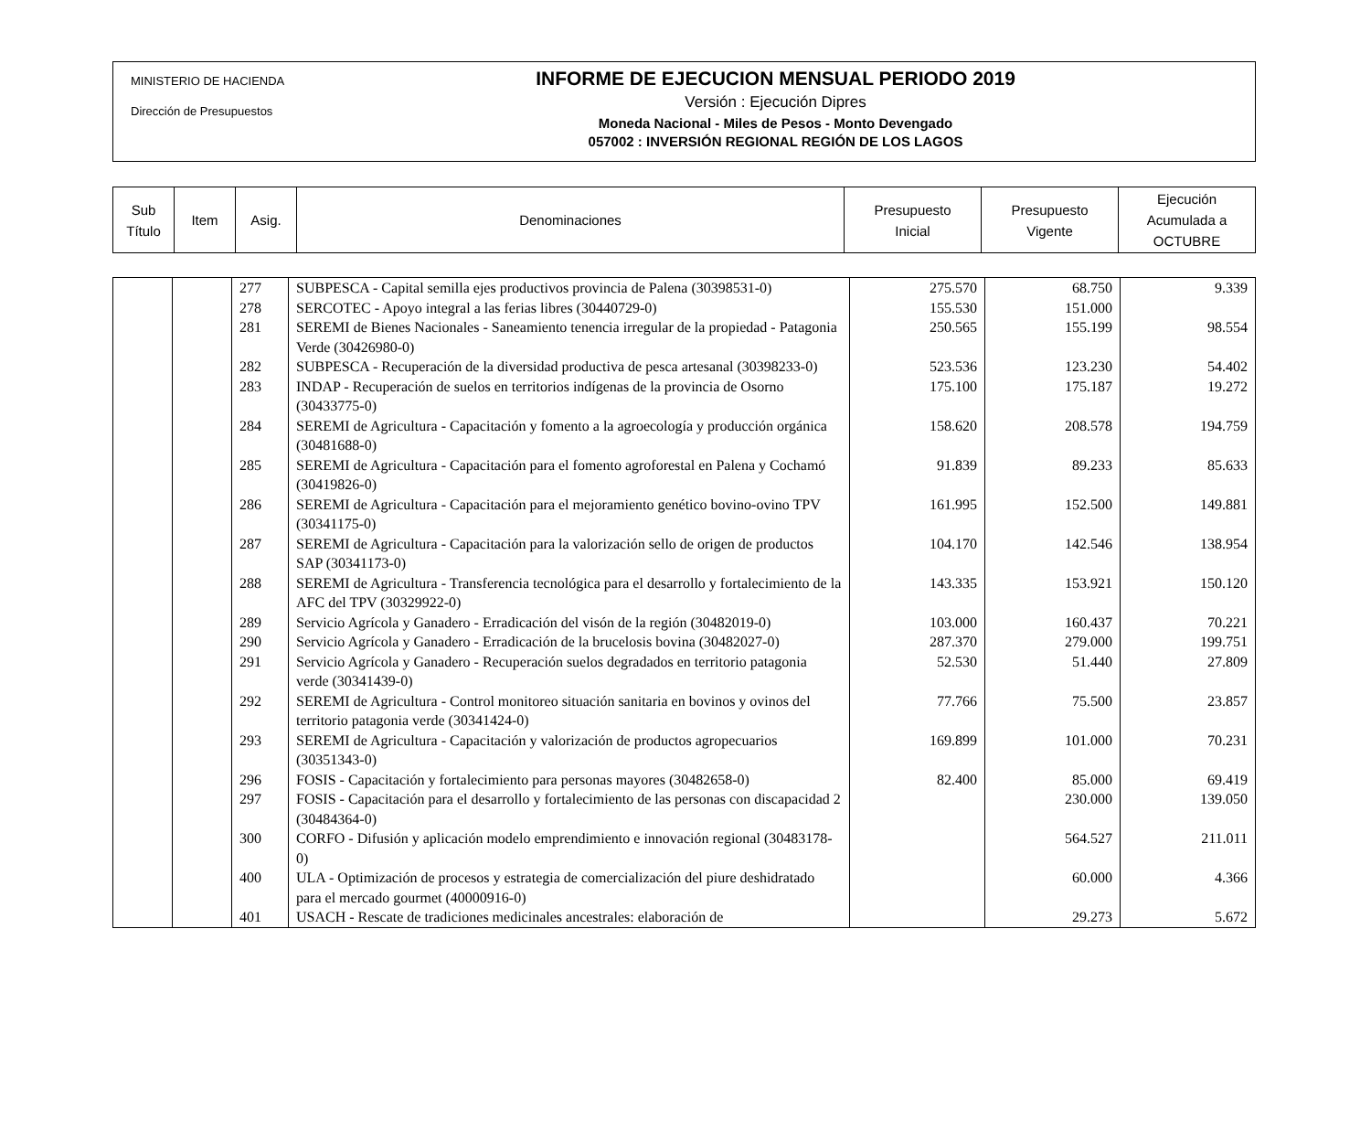MINISTERIO DE HACIENDA
Dirección de Presupuestos
INFORME DE EJECUCION MENSUAL PERIODO 2019
Versión : Ejecución Dipres
Moneda Nacional - Miles de Pesos - Monto Devengado
057002 : INVERSIÓN REGIONAL REGIÓN DE LOS LAGOS
| Sub Título | Item | Asig. | Denominaciones | Presupuesto Inicial | Presupuesto Vigente | Ejecución Acumulada a OCTUBRE |
| | | 277 | SUBPESCA - Capital semilla ejes productivos provincia de Palena (30398531-0) | 275.570 | 68.750 | 9.339 |
| | | 278 | SERCOTEC - Apoyo integral a las ferias libres (30440729-0) | 155.530 | 151.000 | |
| | | 281 | SEREMI de Bienes Nacionales - Saneamiento tenencia irregular de la propiedad - Patagonia Verde (30426980-0) | 250.565 | 155.199 | 98.554 |
| | | 282 | SUBPESCA - Recuperación de la diversidad productiva de pesca artesanal (30398233-0) | 523.536 | 123.230 | 54.402 |
| | | 283 | INDAP - Recuperación de suelos en territorios indígenas de la provincia de Osorno (30433775-0) | 175.100 | 175.187 | 19.272 |
| | | 284 | SEREMI de Agricultura - Capacitación y fomento a la agroecología y producción orgánica (30481688-0) | 158.620 | 208.578 | 194.759 |
| | | 285 | SEREMI de Agricultura - Capacitación para el fomento agroforestal en Palena y Cochamó (30419826-0) | 91.839 | 89.233 | 85.633 |
| | | 286 | SEREMI de Agricultura - Capacitación para el mejoramiento genético bovino-ovino TPV (30341175-0) | 161.995 | 152.500 | 149.881 |
| | | 287 | SEREMI de Agricultura - Capacitación para la valorización sello de origen de productos SAP (30341173-0) | 104.170 | 142.546 | 138.954 |
| | | 288 | SEREMI de Agricultura - Transferencia tecnológica para el desarrollo y fortalecimiento de la AFC del TPV (30329922-0) | 143.335 | 153.921 | 150.120 |
| | | 289 | Servicio Agrícola y Ganadero - Erradicación del visón de la región (30482019-0) | 103.000 | 160.437 | 70.221 |
| | | 290 | Servicio Agrícola y Ganadero - Erradicación de la brucelosis bovina (30482027-0) | 287.370 | 279.000 | 199.751 |
| | | 291 | Servicio Agrícola y Ganadero - Recuperación suelos degradados en territorio patagonia verde (30341439-0) | 52.530 | 51.440 | 27.809 |
| | | 292 | SEREMI de Agricultura - Control monitoreo situación sanitaria en bovinos y ovinos del territorio patagonia verde (30341424-0) | 77.766 | 75.500 | 23.857 |
| | | 293 | SEREMI de Agricultura - Capacitación y valorización de productos agropecuarios (30351343-0) | 169.899 | 101.000 | 70.231 |
| | | 296 | FOSIS - Capacitación y fortalecimiento para personas mayores (30482658-0) | 82.400 | 85.000 | 69.419 |
| | | 297 | FOSIS - Capacitación para el desarrollo y fortalecimiento de las personas con discapacidad 2 (30484364-0) | | 230.000 | 139.050 |
| | | 300 | CORFO - Difusión y aplicación modelo emprendimiento e innovación regional (30483178-0) | | 564.527 | 211.011 |
| | | 400 | ULA - Optimización de procesos y estrategia de comercialización del piure deshidratado para el mercado gourmet (40000916-0) | | 60.000 | 4.366 |
| | | 401 | USACH - Rescate de tradiciones medicinales ancestrales: elaboración de | | 29.273 | 5.672 |